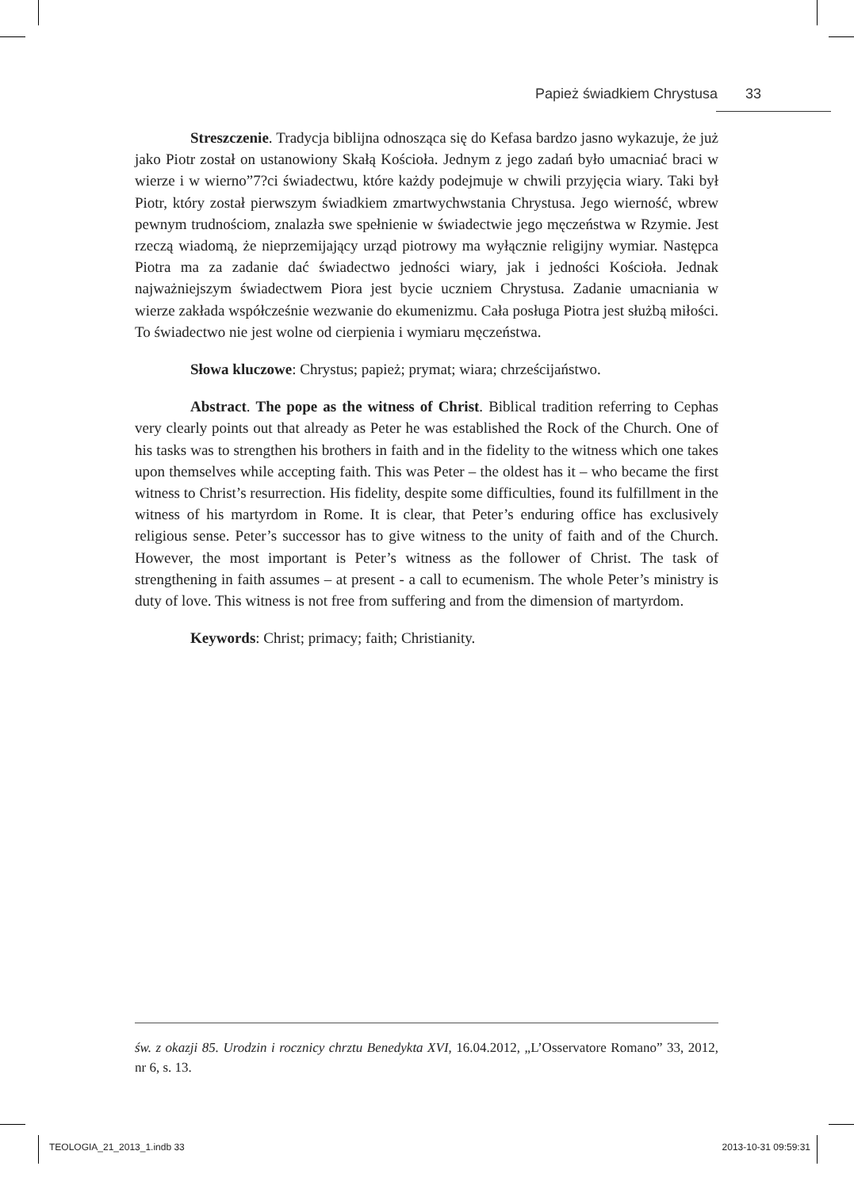Papież świadkiem Chrystusa 33
Streszczenie. Tradycja biblijna odnosząca się do Kefasa bardzo jasno wykazuje, że już jako Piotr został on ustanowiony Skałą Kościoła. Jednym z jego zadań było umacniać braci w wierze i w wierno”7?ci świadectwu, które każdy podejmuje w chwili przyjęcia wiary. Taki był Piotr, który został pierwszym świadkiem zmartwychwstania Chrystusa. Jego wierność, wbrew pewnym trudnościom, znalazła swe spełnienie w świadectwie jego męczeństwa w Rzymie. Jest rzeczą wiadomą, że nieprzemijający urząd piotrowy ma wyłącznie religijny wymiar. Następca Piotra ma za zadanie dać świadectwo jedności wiary, jak i jedności Kościoła. Jednak najważniejszym świadectwem Piora jest bycie uczniem Chrystusa. Zadanie umacniania w wierze zakłada współcześnie wezwanie do ekumenizmu. Cała posługa Piotra jest służbą miłości. To świadectwo nie jest wolne od cierpienia i wymiaru męczeństwa.
Słowa kluczowe: Chrystus; papież; prymat; wiara; chrześcijaństwo.
Abstract. The pope as the witness of Christ. Biblical tradition referring to Cephas very clearly points out that already as Peter he was established the Rock of the Church. One of his tasks was to strengthen his brothers in faith and in the fidelity to the witness which one takes upon themselves while accepting faith. This was Peter – the oldest has it – who became the first witness to Christ’s resurrection. His fidelity, despite some difficulties, found its fulfillment in the witness of his martyrdom in Rome. It is clear, that Peter’s enduring office has exclusively religious sense. Peter’s successor has to give witness to the unity of faith and of the Church. However, the most important is Peter’s witness as the follower of Christ. The task of strengthening in faith assumes – at present - a call to ecumenism. The whole Peter’s ministry is duty of love. This witness is not free from suffering and from the dimension of martyrdom.
Keywords: Christ; primacy; faith; Christianity.
św. z okazji 85. Urodzin i rocznicy chrztu Benedykta XVI, 16.04.2012, „L’Osservatore Romano” 33, 2012, nr 6, s. 13.
TEOLOGIA_21_2013_1.indb 33 2013-10-31 09:59:31